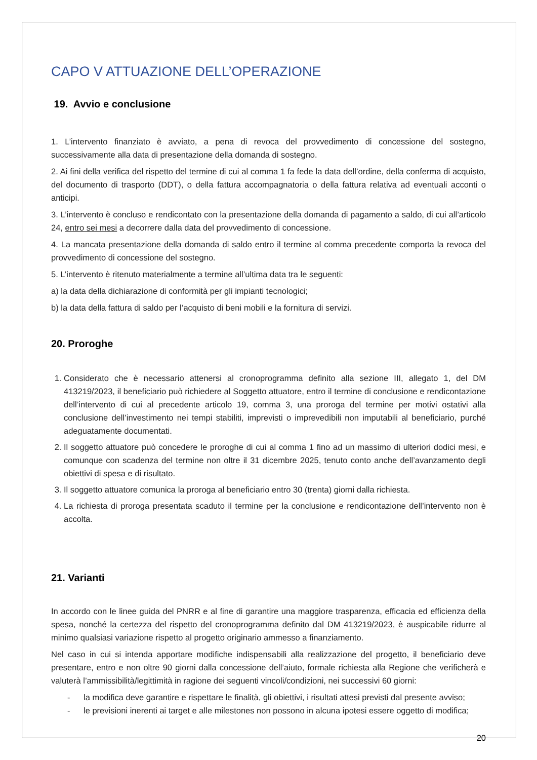CAPO V ATTUAZIONE DELL’OPERAZIONE
19. Avvio e conclusione
1. L’intervento finanziato è avviato, a pena di revoca del provvedimento di concessione del sostegno, successivamente alla data di presentazione della domanda di sostegno.
2. Ai fini della verifica del rispetto del termine di cui al comma 1 fa fede la data dell’ordine, della conferma di acquisto, del documento di trasporto (DDT), o della fattura accompagnatoria o della fattura relativa ad eventuali acconti o anticipi.
3. L’intervento è concluso e rendicontato con la presentazione della domanda di pagamento a saldo, di cui all’articolo 24, entro sei mesi a decorrere dalla data del provvedimento di concessione.
4. La mancata presentazione della domanda di saldo entro il termine al comma precedente comporta la revoca del provvedimento di concessione del sostegno.
5. L’intervento è ritenuto materialmente a termine all’ultima data tra le seguenti:
a) la data della dichiarazione di conformità per gli impianti tecnologici;
b) la data della fattura di saldo per l’acquisto di beni mobili e la fornitura di servizi.
20. Proroghe
1. Considerato che è necessario attenersi al cronoprogramma definito alla sezione III, allegato 1, del DM 413219/2023, il beneficiario può richiedere al Soggetto attuatore, entro il termine di conclusione e rendicontazione dell’intervento di cui al precedente articolo 19, comma 3, una proroga del termine per motivi ostativi alla conclusione dell’investimento nei tempi stabiliti, imprevisti o imprevedibili non imputabili al beneficiario, purché adeguatamente documentati.
2. Il soggetto attuatore può concedere le proroghe di cui al comma 1 fino ad un massimo di ulteriori dodici mesi, e comunque con scadenza del termine non oltre il 31 dicembre 2025, tenuto conto anche dell’avanzamento degli obiettivi di spesa e di risultato.
3. Il soggetto attuatore comunica la proroga al beneficiario entro 30 (trenta) giorni dalla richiesta.
4. La richiesta di proroga presentata scaduto il termine per la conclusione e rendicontazione dell’intervento non è accolta.
21. Varianti
In accordo con le linee guida del PNRR e al fine di garantire una maggiore trasparenza, efficacia ed efficienza della spesa, nonché la certezza del rispetto del cronoprogramma definito dal DM 413219/2023, è auspicabile ridurre al minimo qualsiasi variazione rispetto al progetto originario ammesso a finanziamento.
Nel caso in cui si intenda apportare modifiche indispensabili alla realizzazione del progetto, il beneficiario deve presentare, entro e non oltre 90 giorni dalla concessione dell’aiuto, formale richiesta alla Regione che verificherà e valuterà l’ammissibilità/legittimità in ragione dei seguenti vincoli/condizioni, nei successivi 60 giorni:
- la modifica deve garantire e rispettare le finalità, gli obiettivi, i risultati attesi previsti dal presente avviso;
- le previsioni inerenti ai target e alle milestones non possono in alcuna ipotesi essere oggetto di modifica;
20